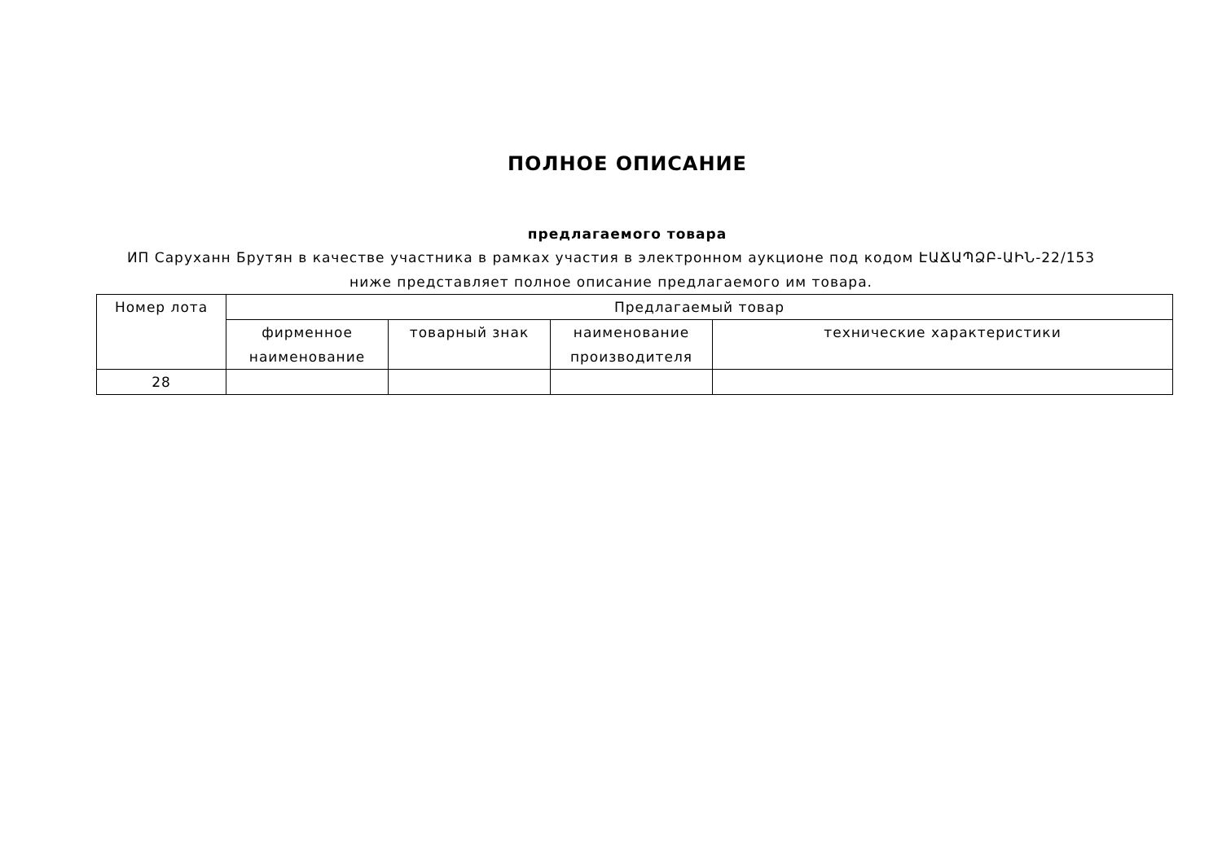ПОЛНОЕ ОПИСАНИЕ
предлагаемого товара
ИП Саруханн Брутян в качестве участника в рамках участия в электронном аукционе под кодом ԷԱՃԱՊՁԲ-ԱԻՆ-22/153 ниже представляет полное описание предлагаемого им товара.
| Номер лота | Предлагаемый товар | | | |
| --- | --- | --- | --- | --- |
| | фирменное наименование | товарный знак | наименование производителя | технические характеристики |
| 28 | | | | |